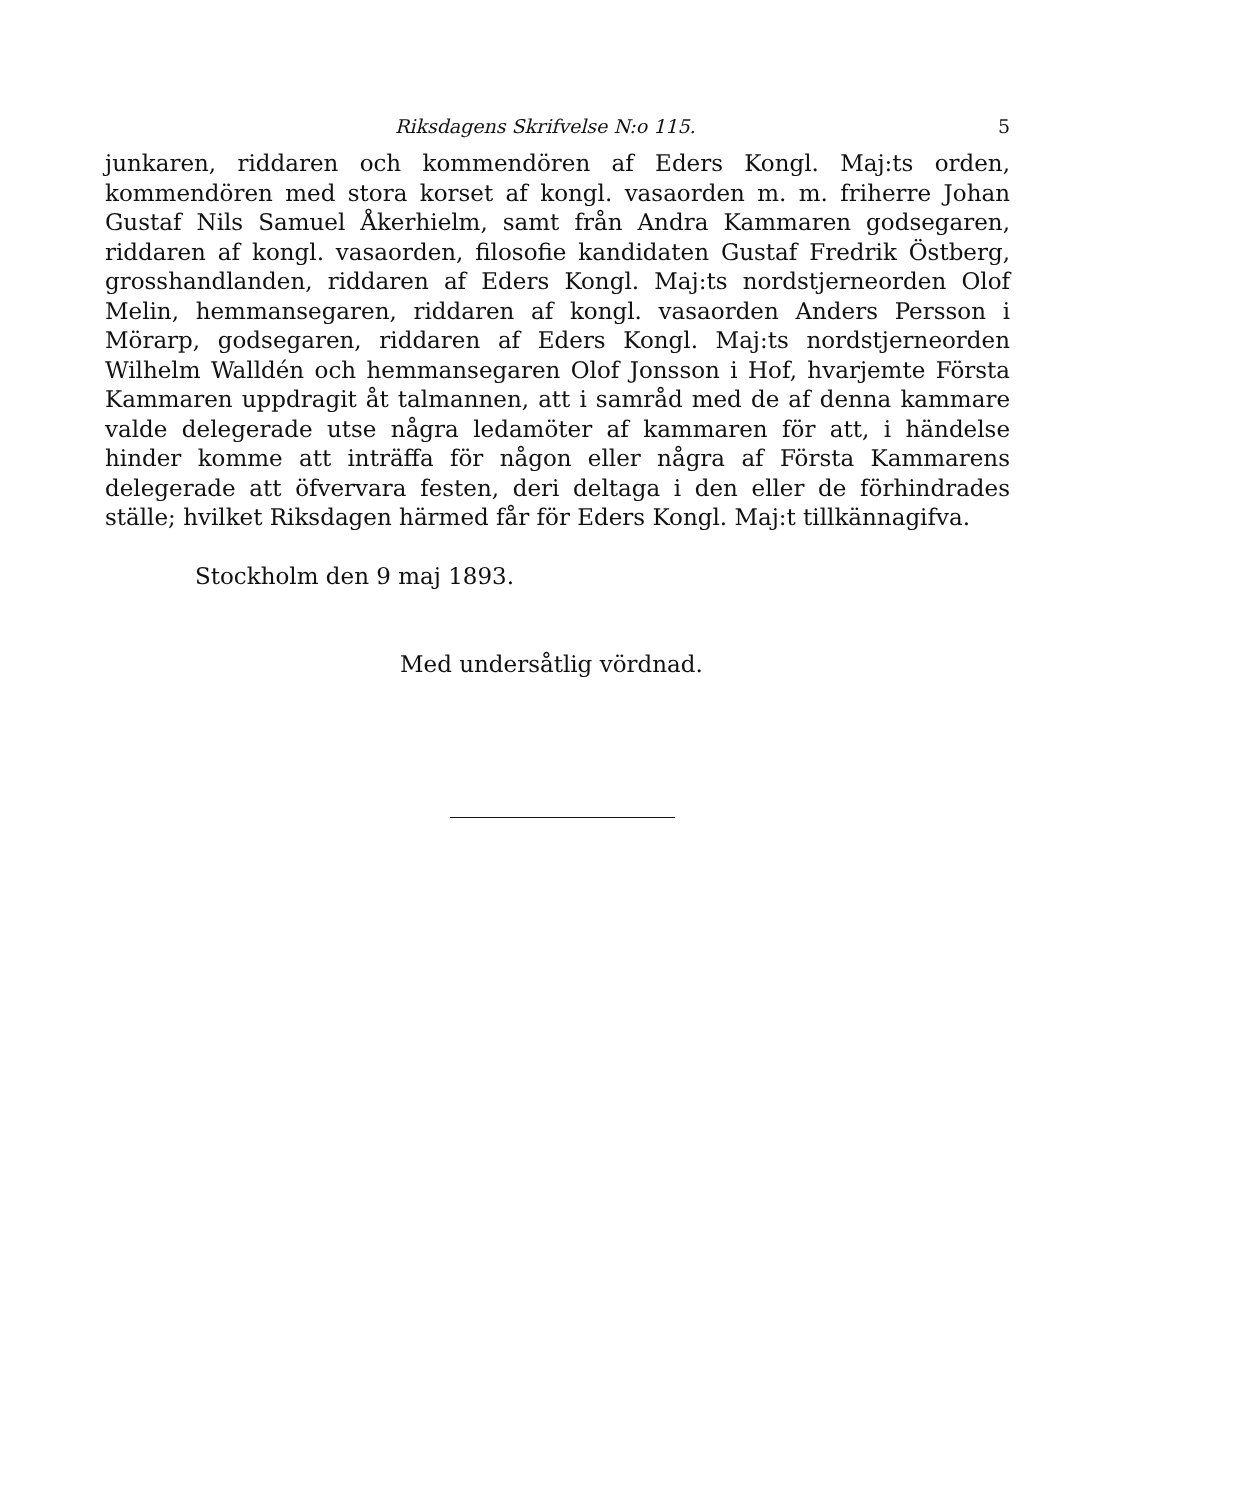Riksdagens Skrifvelse N:o 115. 5
junkaren, riddaren och kommendören af Eders Kongl. Maj:ts orden, kommendören med stora korset af kongl. vasaorden m. m. friherre Johan Gustaf Nils Samuel Åkerhielm, samt från Andra Kammaren godsegaren, riddaren af kongl. vasaorden, filosofie kandidaten Gustaf Fredrik Östberg, grosshandlanden, riddaren af Eders Kongl. Maj:ts nordstjerneorden Olof Melin, hemmansegaren, riddaren af kongl. vasaorden Anders Persson i Mörarp, godsegaren, riddaren af Eders Kongl. Maj:ts nordstjerneorden Wilhelm Walldén och hemmansegaren Olof Jonsson i Hof, hvarjemte Första Kammaren uppdragit åt talmannen, att i samråd med de af denna kammare valde delegerade utse några ledamöter af kammaren för att, i händelse hinder komme att inträffa för någon eller några af Första Kammarens delegerade att öfvervara festen, deri deltaga i den eller de förhindrades ställe; hvilket Riksdagen härmed får för Eders Kongl. Maj:t tillkännagifva.
Stockholm den 9 maj 1893.
Med undersåtlig vördnad.